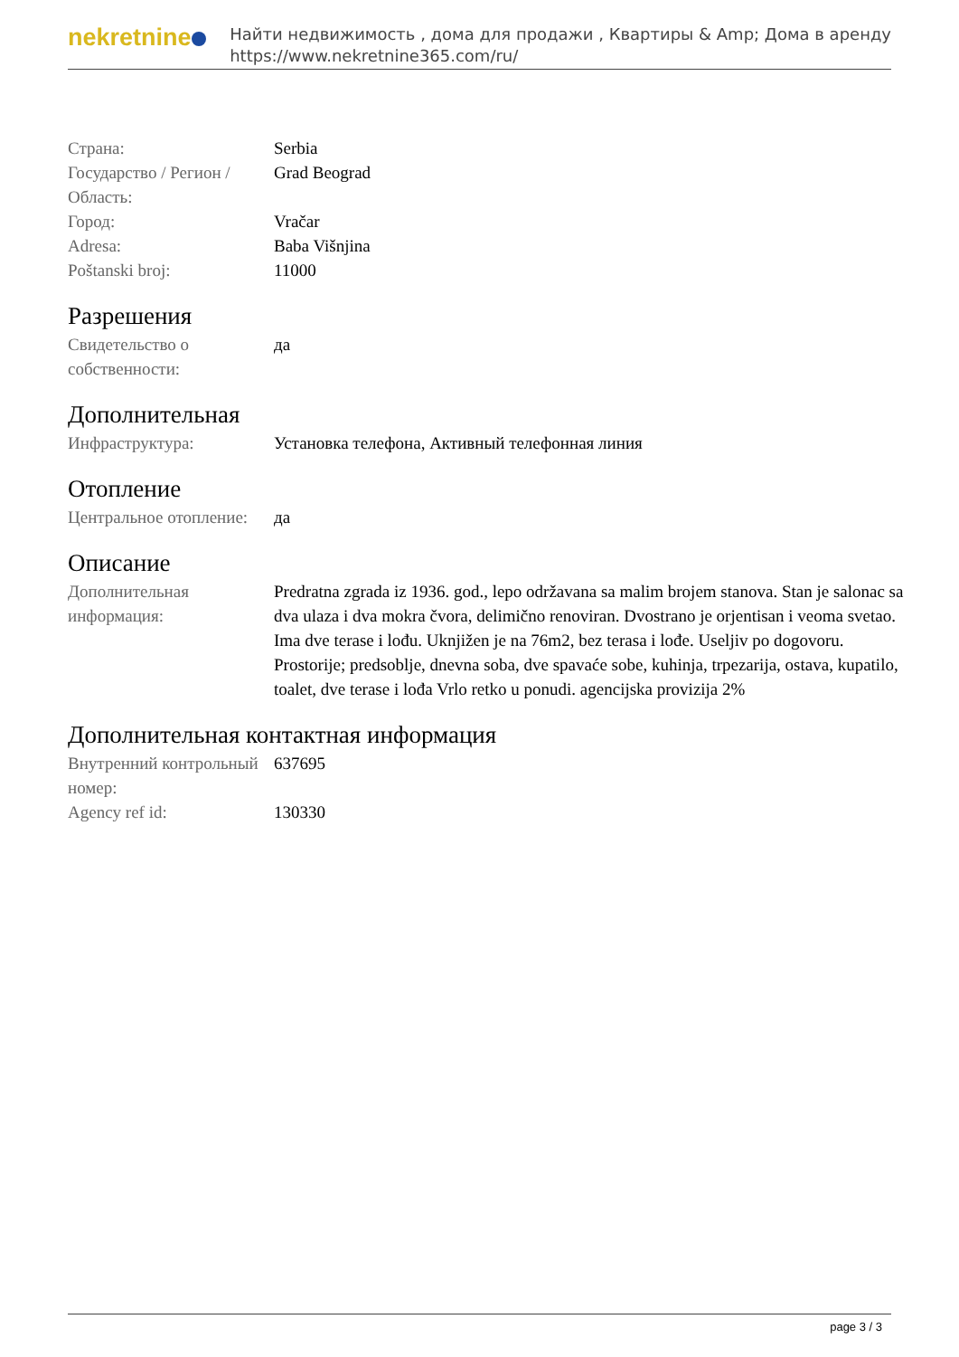nekretnine
Найти недвижимость , дома для продажи , Квартиры & Amp; Дома в аренду
https://www.nekretnine365.com/ru/
| Страна: | Serbia |
| Государство / Регион / Область: | Grad Beograd |
| Город: | Vračar |
| Adresa: | Baba Višnjina |
| Poštanski broj: | 11000 |
Разрешения
| Свидетельство о собственности: | да |
Дополнительная
| Инфраструктура: | Установка телефона, Активный телефонная линия |
Отопление
| Центральное отопление: | да |
Описание
| Дополнительная информация: | Predratna zgrada iz 1936. god., lepo održavana sa malim brojem stanova. Stan je salonac sa dva ulaza i dva mokra čvora, delimično renoviran. Dvostrano je orjentisan i veoma svetao. Ima dve terase i lođu. Uknjižen je na 76m2, bez terasa i lođe. Useljiv po dogovoru. Prostorije; predsoblje, dnevna soba, dve spavaće sobe, kuhinja, trpezarija, ostava, kupatilo, toalet, dve terase i lođa Vrlo retko u ponudi. agencijska provizija 2% |
Дополнительная контактная информация
| Внутренний контрольный номер: | 637695 |
| Agency ref id: | 130330 |
page 3 / 3